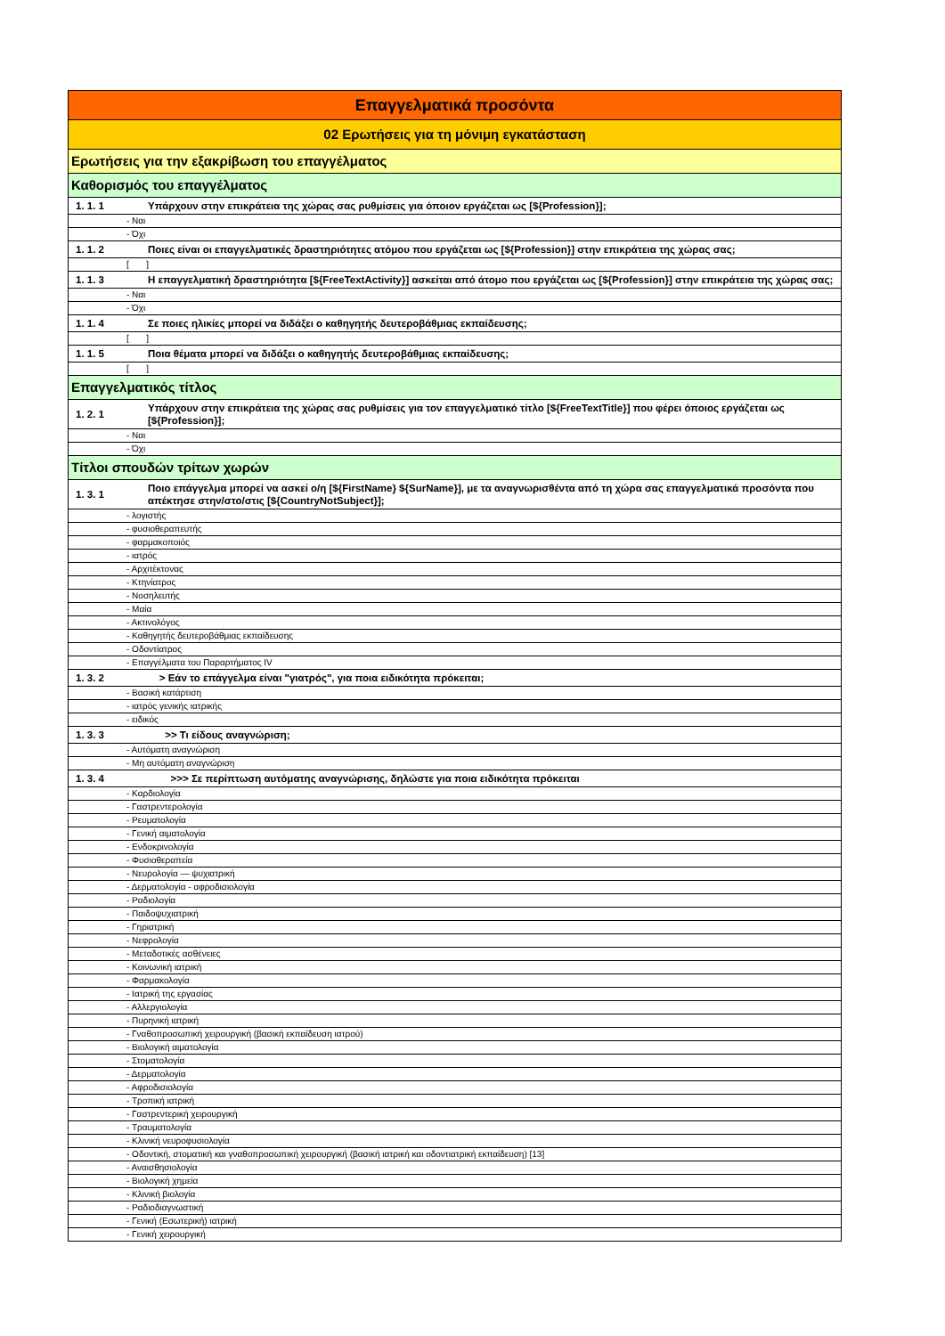| Επαγγελματικά προσόντα | |
| 02 Ερωτήσεις για τη μόνιμη εγκατάσταση | |
| Ερωτήσεις για την εξακρίβωση του επαγγέλματος | |
| Καθορισμός του επαγγέλματος | |
| 1. 1. 1 | Υπάρχουν στην επικράτεια της χώρας σας ρυθμίσεις για όποιον εργάζεται ως [${Profession}]; |
| - Ναι | |
| - Όχι | |
| 1. 1. 2 | Ποιες είναι οι επαγγελματικές δραστηριότητες ατόμου που εργάζεται ως [${Profession}] στην επικράτεια της χώρας σας; |
| [ ] | |
| 1. 1. 3 | Η επαγγελματική δραστηριότητα [${FreeTextActivity}] ασκείται από άτομο που εργάζεται ως [${Profession}] στην επικράτεια της χώρας σας; |
| - Ναι | |
| - Όχι | |
| 1. 1. 4 | Σε ποιες ηλικίες μπορεί να διδάξει ο καθηγητής δευτεροβάθμιας εκπαίδευσης; |
| [ ] | |
| 1. 1. 5 | Ποια θέματα μπορεί να διδάξει ο καθηγητής δευτεροβάθμιας εκπαίδευσης; |
| [ ] | |
| Επαγγελματικός τίτλος | |
| 1. 2. 1 | Υπάρχουν στην επικράτεια της χώρας σας ρυθμίσεις για τον επαγγελματικό τίτλο [${FreeTextTitle}] που φέρει όποιος εργάζεται ως [${Profession}]; |
| - Ναι | |
| - Όχι | |
| Τίτλοι σπουδών τρίτων χωρών | |
| 1. 3. 1 | Ποιο επάγγελμα μπορεί να ασκεί ο/η [${FirstName} ${SurName}], με τα αναγνωρισθέντα από τη χώρα σας επαγγελματικά προσόντα που απέκτησε στην/στο/στις [${CountryNotSubject}]; |
| - λογιστής | |
| - φυσιοθεραπευτής | |
| - φαρμακοποιός | |
| - ιατρός | |
| - Αρχιτέκτονας | |
| - Κτηνίατρος | |
| - Νοσηλευτής | |
| - Μαία | |
| - Ακτινολόγος | |
| - Καθηγητής δευτεροβάθμιας εκπαίδευσης | |
| - Οδοντίατρος | |
| - Επαγγέλματα του Παραρτήματος IV | |
| 1. 3. 2 | > Εάν το επάγγελμα είναι "γιατρός", για ποια ειδικότητα πρόκειται; |
| - Βασική κατάρτιση | |
| - ιατρός γενικής ιατρικής | |
| - ειδικός | |
| 1. 3. 3 | >> Τι είδους αναγνώριση; |
| - Αυτόματη αναγνώριση | |
| - Μη αυτόματη αναγνώριση | |
| 1. 3. 4 | >>> Σε περίπτωση αυτόματης αναγνώρισης, δηλώστε για ποια ειδικότητα πρόκειται |
| - Καρδιολογία | |
| - Γαστρεντερολογία | |
| - Ρευματολογία | |
| - Γενική αιματολογία | |
| - Ενδοκρινολογία | |
| - Φυσιοθεραπεία | |
| - Νευρολογία — ψυχιατρική | |
| - Δερματολογία - αφροδισιολογία | |
| - Ραδιολογία | |
| - Παιδοψυχιατρική | |
| - Γηριατρική | |
| - Νεφρολογία | |
| - Μεταδοτικές ασθένειες | |
| - Κοινωνική ιατρική | |
| - Φαρμακολογία | |
| - Ιατρική της εργασίας | |
| - Αλλεργιολογία | |
| - Πυρηνική ιατρική | |
| - Γναθοπροσωπική χειρουργική (βασική εκπαίδευση ιατρού) | |
| - Βιολογική αιματολογία | |
| - Στοματολογία | |
| - Δερματολογία | |
| - Αφροδισιολογία | |
| - Τροπική ιατρική | |
| - Γαστρεντερική χειρουργική | |
| - Τραυματολογία | |
| - Κλινική νευροφυσιολογία | |
| - Οδοντική, στοματική και γναθοπροσωπική χειρουργική (βασική ιατρική και οδοντιατρική εκπαίδευση) [13] | |
| - Αναισθησιολογία | |
| - Βιολογική χημεία | |
| - Κλινική βιολογία | |
| - Ραδιοδιαγνωστική | |
| - Γενική (Εσωτερική) ιατρική | |
| - Γενική χειρουργική | |